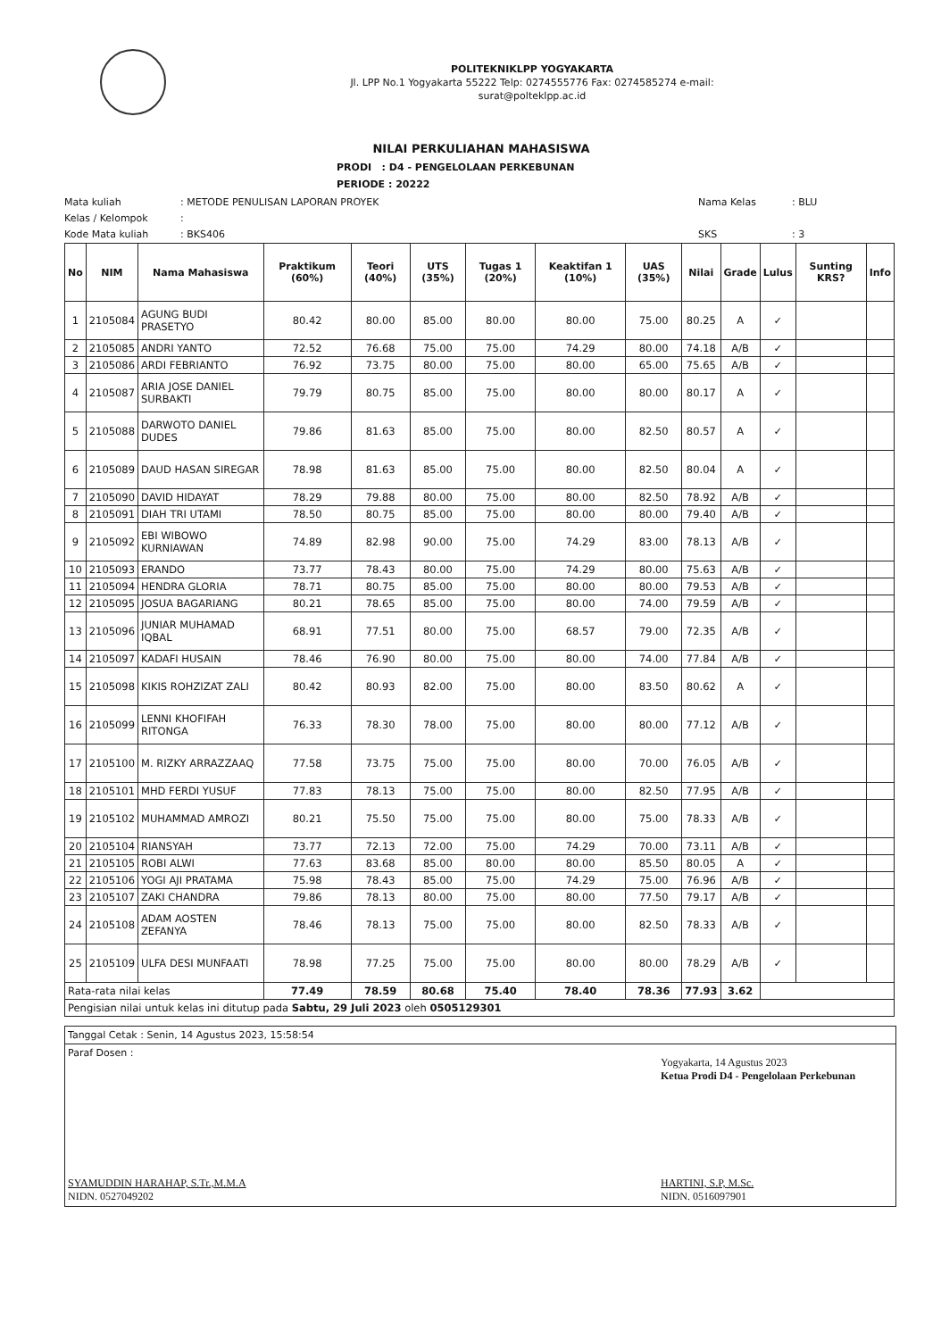POLITEKNIKLPP YOGYAKARTA
Jl. LPP No.1 Yogyakarta 55222 Telp: 0274555776 Fax: 0274585274 e-mail:
surat@polteklpp.ac.id
NILAI PERKULIAHAN MAHASISWA
PRODI : D4 - PENGELOLAAN PERKEBUNAN
PERIODE : 20222
Mata kuliah: METODE PENULISAN LAPORAN PROYEK Nama Kelas: BLU Kelas / Kelompok: Kode Mata kuliah: BKS406 SKS: 3
| No | NIM | Nama Mahasiswa | Praktikum (60%) | Teori (40%) | UTS (35%) | Tugas 1 (20%) | Keaktifan 1 (10%) | UAS (35%) | Nilai | Grade | Lulus | Sunting KRS? | Info |
| --- | --- | --- | --- | --- | --- | --- | --- | --- | --- | --- | --- | --- | --- |
| 1 | 2105084 | AGUNG BUDI PRASETYO | 80.42 | 80.00 | 85.00 | 80.00 | 80.00 | 75.00 | 80.25 | A | ✓ | | |
| 2 | 2105085 | ANDRI YANTO | 72.52 | 76.68 | 75.00 | 75.00 | 74.29 | 80.00 | 74.18 | A/B | ✓ | | |
| 3 | 2105086 | ARDI FEBRIANTO | 76.92 | 73.75 | 80.00 | 75.00 | 80.00 | 65.00 | 75.65 | A/B | ✓ | | |
| 4 | 2105087 | ARIA JOSE DANIEL SURBAKTI | 79.79 | 80.75 | 85.00 | 75.00 | 80.00 | 80.00 | 80.17 | A | ✓ | | |
| 5 | 2105088 | DARWOTO DANIEL DUDES | 79.86 | 81.63 | 85.00 | 75.00 | 80.00 | 82.50 | 80.57 | A | ✓ | | |
| 6 | 2105089 | DAUD HASAN SIREGAR | 78.98 | 81.63 | 85.00 | 75.00 | 80.00 | 82.50 | 80.04 | A | ✓ | | |
| 7 | 2105090 | DAVID HIDAYAT | 78.29 | 79.88 | 80.00 | 75.00 | 80.00 | 82.50 | 78.92 | A/B | ✓ | | |
| 8 | 2105091 | DIAH TRI UTAMI | 78.50 | 80.75 | 85.00 | 75.00 | 80.00 | 80.00 | 79.40 | A/B | ✓ | | |
| 9 | 2105092 | EBI WIBOWO KURNIAWAN | 74.89 | 82.98 | 90.00 | 75.00 | 74.29 | 83.00 | 78.13 | A/B | ✓ | | |
| 10 | 2105093 | ERANDO | 73.77 | 78.43 | 80.00 | 75.00 | 74.29 | 80.00 | 75.63 | A/B | ✓ | | |
| 11 | 2105094 | HENDRA GLORIA | 78.71 | 80.75 | 85.00 | 75.00 | 80.00 | 80.00 | 79.53 | A/B | ✓ | | |
| 12 | 2105095 | JOSUA BAGARIANG | 80.21 | 78.65 | 85.00 | 75.00 | 80.00 | 74.00 | 79.59 | A/B | ✓ | | |
| 13 | 2105096 | JUNIAR MUHAMAD IQBAL | 68.91 | 77.51 | 80.00 | 75.00 | 68.57 | 79.00 | 72.35 | A/B | ✓ | | |
| 14 | 2105097 | KADAFI HUSAIN | 78.46 | 76.90 | 80.00 | 75.00 | 80.00 | 74.00 | 77.84 | A/B | ✓ | | |
| 15 | 2105098 | KIKIS ROHZIZAT ZALI | 80.42 | 80.93 | 82.00 | 75.00 | 80.00 | 83.50 | 80.62 | A | ✓ | | |
| 16 | 2105099 | LENNI KHOFIFAH RITONGA | 76.33 | 78.30 | 78.00 | 75.00 | 80.00 | 80.00 | 77.12 | A/B | ✓ | | |
| 17 | 2105100 | M. RIZKY ARRAZZAAQ | 77.58 | 73.75 | 75.00 | 75.00 | 80.00 | 70.00 | 76.05 | A/B | ✓ | | |
| 18 | 2105101 | MHD FERDI YUSUF | 77.83 | 78.13 | 75.00 | 75.00 | 80.00 | 82.50 | 77.95 | A/B | ✓ | | |
| 19 | 2105102 | MUHAMMAD AMROZI | 80.21 | 75.50 | 75.00 | 75.00 | 80.00 | 75.00 | 78.33 | A/B | ✓ | | |
| 20 | 2105104 | RIANSYAH | 73.77 | 72.13 | 72.00 | 75.00 | 74.29 | 70.00 | 73.11 | A/B | ✓ | | |
| 21 | 2105105 | ROBI ALWI | 77.63 | 83.68 | 85.00 | 80.00 | 80.00 | 85.50 | 80.05 | A | ✓ | | |
| 22 | 2105106 | YOGI AJI PRATAMA | 75.98 | 78.43 | 85.00 | 75.00 | 74.29 | 75.00 | 76.96 | A/B | ✓ | | |
| 23 | 2105107 | ZAKI CHANDRA | 79.86 | 78.13 | 80.00 | 75.00 | 80.00 | 77.50 | 79.17 | A/B | ✓ | | |
| 24 | 2105108 | ADAM AOSTEN ZEFANYA | 78.46 | 78.13 | 75.00 | 75.00 | 80.00 | 82.50 | 78.33 | A/B | ✓ | | |
| 25 | 2105109 | ULFA DESI MUNFAATI | 78.98 | 77.25 | 75.00 | 75.00 | 80.00 | 80.00 | 78.29 | A/B | ✓ | | |
| Rata-rata nilai kelas | | | 77.49 | 78.59 | 80.68 | 75.40 | 78.40 | 78.36 | 77.93 | 3.62 | | | |
| Pengisian nilai untuk kelas ini ditutup pada Sabtu, 29 Juli 2023 oleh 0505129301 | | | | | | | | | | | | | |
Tanggal Cetak : Senin, 14 Agustus 2023, 15:58:54
Paraf Dosen :
SYAMUDDIN HARAHAP, S.Tr.,M.M.A
NIDN. 0527049202
Yogyakarta, 14 Agustus 2023
Ketua Prodi D4 - Pengelolaan Perkebunan
HARTINI, S.P, M.Sc.
NIDN. 0516097901